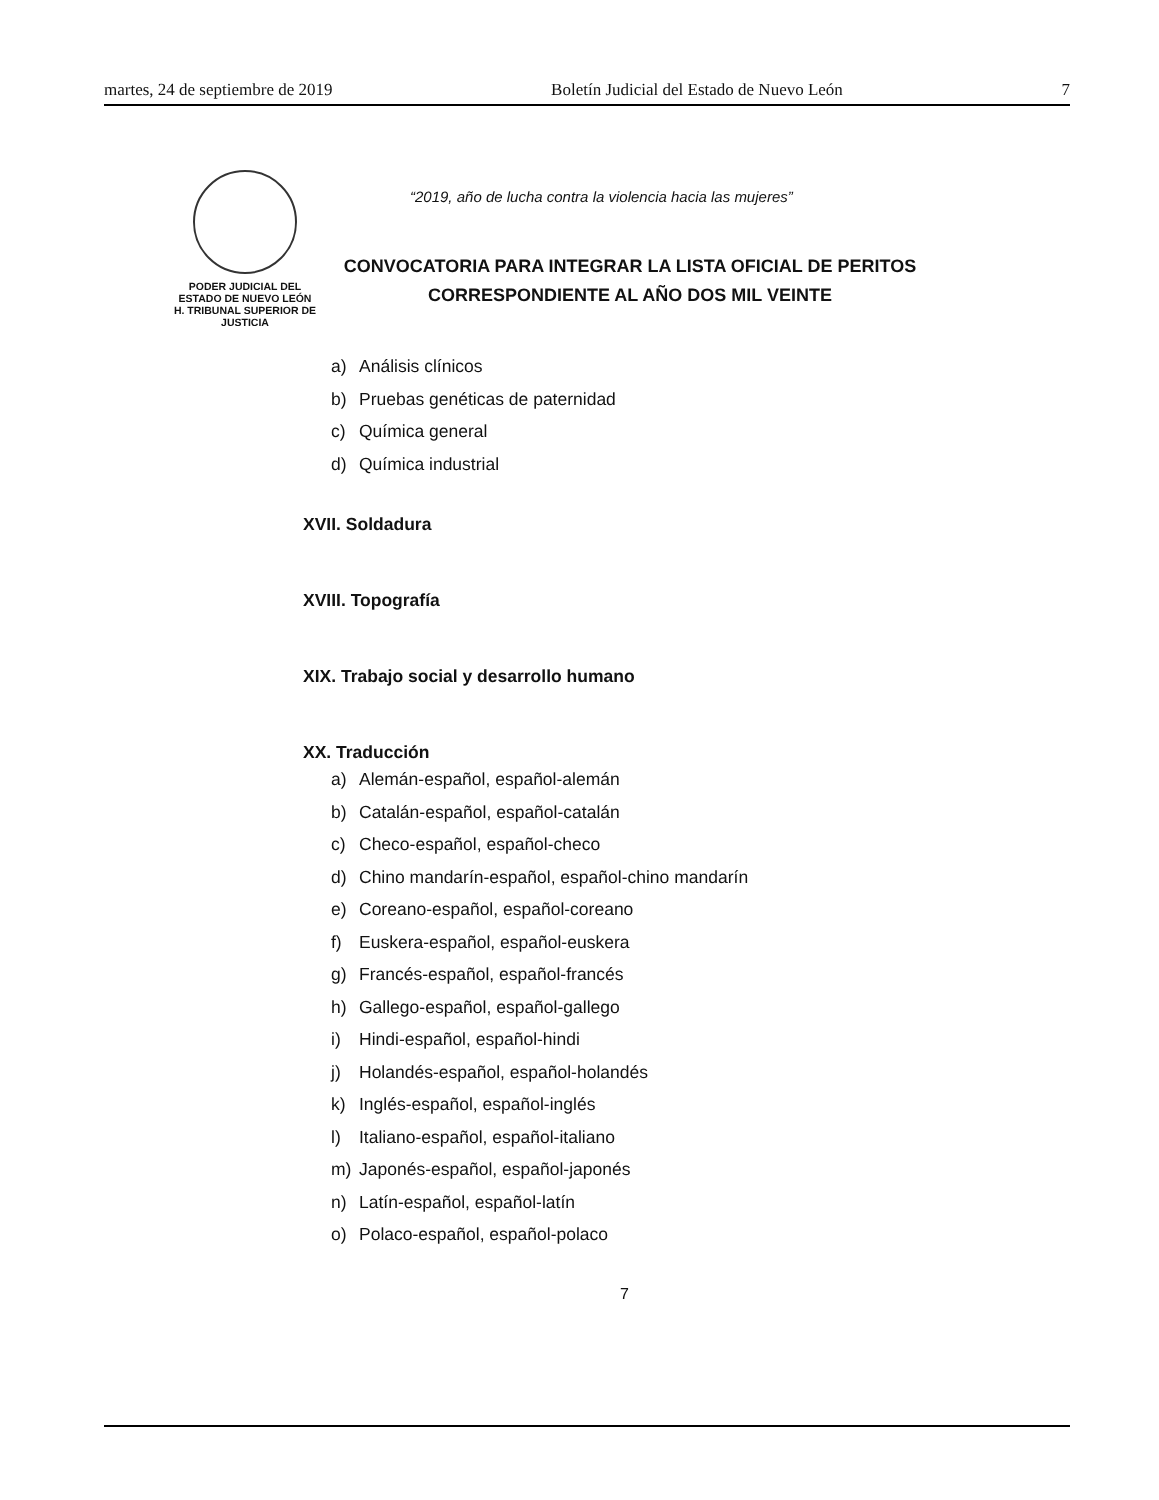martes, 24 de septiembre de 2019 Boletín Judicial del Estado de Nuevo León 7
PODER JUDICIAL DEL
ESTADO DE NUEVO LEÓN
H. TRIBUNAL SUPERIOR DE
JUSTICIA
“2019, año de lucha contra la violencia hacia las mujeres”
CONVOCATORIA PARA INTEGRAR LA LISTA OFICIAL DE PERITOS
CORRESPONDIENTE AL AÑO DOS MIL VEINTE
a) Análisis clínicos
b) Pruebas genéticas de paternidad
c) Química general
d) Química industrial
XVII. Soldadura
XVIII. Topografía
XIX. Trabajo social y desarrollo humano
XX. Traducción
a) Alemán-español, español-alemán
b) Catalán-español, español-catalán
c) Checo-español, español-checo
d) Chino mandarín-español, español-chino mandarín
e) Coreano-español, español-coreano
f) Euskera-español, español-euskera
g) Francés-español, español-francés
h) Gallego-español, español-gallego
i) Hindi-español, español-hindi
j) Holandés-español, español-holandés
k) Inglés-español, español-inglés
l) Italiano-español, español-italiano
m) Japonés-español, español-japonés
n) Latín-español, español-latín
o) Polaco-español, español-polaco
7